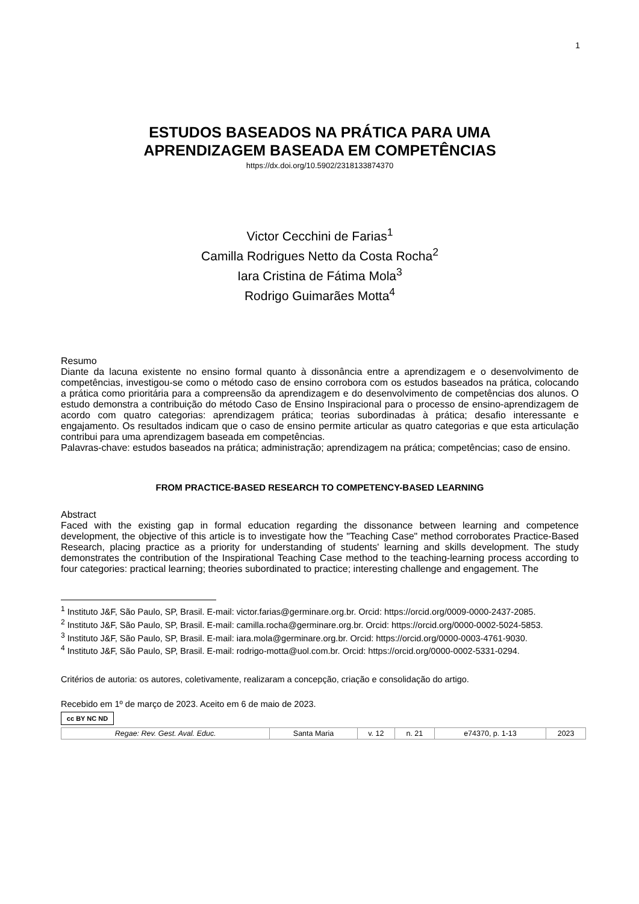1
ESTUDOS BASEADOS NA PRÁTICA PARA UMA
APRENDIZAGEM BASEADA EM COMPETÊNCIAS
https://dx.doi.org/10.5902/2318133874370
Victor Cecchini de Farias<sup>1</sup>
Camilla Rodrigues Netto da Costa Rocha<sup>2</sup>
Iara Cristina de Fátima Mola<sup>3</sup>
Rodrigo Guimarães Motta<sup>4</sup>
Resumo
Diante da lacuna existente no ensino formal quanto à dissonância entre a aprendizagem e o desenvolvimento de competências, investigou-se como o método caso de ensino corrobora com os estudos baseados na prática, colocando a prática como prioritária para a compreensão da aprendizagem e do desenvolvimento de competências dos alunos. O estudo demonstra a contribuição do método Caso de Ensino Inspiracional para o processo de ensino-aprendizagem de acordo com quatro categorias: aprendizagem prática; teorias subordinadas à prática; desafio interessante e engajamento. Os resultados indicam que o caso de ensino permite articular as quatro categorias e que esta articulação contribui para uma aprendizagem baseada em competências.
Palavras-chave: estudos baseados na prática; administração; aprendizagem na prática; competências; caso de ensino.
FROM PRACTICE-BASED RESEARCH TO COMPETENCY-BASED LEARNING
Abstract
Faced with the existing gap in formal education regarding the dissonance between learning and competence development, the objective of this article is to investigate how the "Teaching Case" method corroborates Practice-Based Research, placing practice as a priority for understanding of students' learning and skills development. The study demonstrates the contribution of the Inspirational Teaching Case method to the teaching-learning process according to four categories: practical learning; theories subordinated to practice; interesting challenge and engagement. The
<sup>1</sup> Instituto J&F, São Paulo, SP, Brasil. E-mail: victor.farias@germinare.org.br. Orcid: https://orcid.org/0009-0000-2437-2085.
<sup>2</sup> Instituto J&F, São Paulo, SP, Brasil. E-mail: camilla.rocha@germinare.org.br. Orcid: https://orcid.org/0000-0002-5024-5853.
<sup>3</sup> Instituto J&F, São Paulo, SP, Brasil. E-mail: iara.mola@germinare.org.br. Orcid: https://orcid.org/0000-0003-4761-9030.
<sup>4</sup> Instituto J&F, São Paulo, SP, Brasil. E-mail: rodrigo-motta@uol.com.br. Orcid: https://orcid.org/0000-0002-5331-0294.
Critérios de autoria: os autores, coletivamente, realizaram a concepção, criação e consolidação do artigo.
Recebido em 1º de março de 2023. Aceito em 6 de maio de 2023.
cc BY NC ND
| Regae: Rev. Gest. Aval. Educ. | Santa Maria | v. 12 | n. 21 | e74370, p. 1-13 | 2023 |